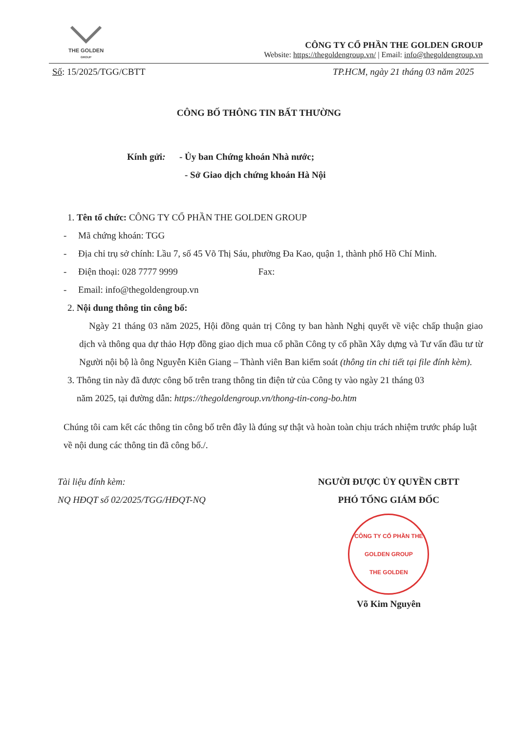THE GOLDEN
GROUP
CÔNG TY CỔ PHẦN THE GOLDEN GROUP
Website: https://thegoldengroup.vn/ | Email: info@thegoldengroup.vn
Số: 15/2025/TGG/CBTT TP.HCM, ngày 21 tháng 03 năm 2025
CÔNG BỐ THÔNG TIN BẤT THƯỜNG
Kính gửi: - Ủy ban Chứng khoán Nhà nước;
- Sở Giao dịch chứng khoán Hà Nội
1. Tên tổ chức: CÔNG TY CỔ PHẦN THE GOLDEN GROUP
- Mã chứng khoán: TGG
- Địa chỉ trụ sở chính: Lầu 7, số 45 Võ Thị Sáu, phường Đa Kao, quận 1, thành phố Hồ Chí Minh.
- Điện thoại: 028 7777 9999 Fax:
- Email: info@thegoldengroup.vn
2. Nội dung thông tin công bố:
Ngày 21 tháng 03 năm 2025, Hội đồng quản trị Công ty ban hành Nghị quyết về việc chấp thuận giao dịch và thông qua dự thảo Hợp đồng giao dịch mua cổ phần Công ty cổ phần Xây dựng và Tư vấn đầu tư từ Người nội bộ là ông Nguyễn Kiên Giang – Thành viên Ban kiểm soát (thông tin chi tiết tại file đính kèm).
3. Thông tin này đã được công bố trên trang thông tin điện tử của Công ty vào ngày 21 tháng 03
năm 2025, tại đường dẫn: https://thegoldengroup.vn/thong-tin-cong-bo.htm
Chúng tôi cam kết các thông tin công bố trên đây là đúng sự thật và hoàn toàn chịu trách nhiệm trước pháp luật về nội dung các thông tin đã công bố./.
Tài liệu đính kèm:
NQ HĐQT số 02/2025/TGG/HĐQT-NQ
NGƯỜI ĐƯỢC ỦY QUYỀN CBTT
PHÓ TỔNG GIÁM ĐỐC
CÔNG TY CỔ PHẦN THE GOLDEN GROUP
THE GOLDEN
Võ Kim Nguyên